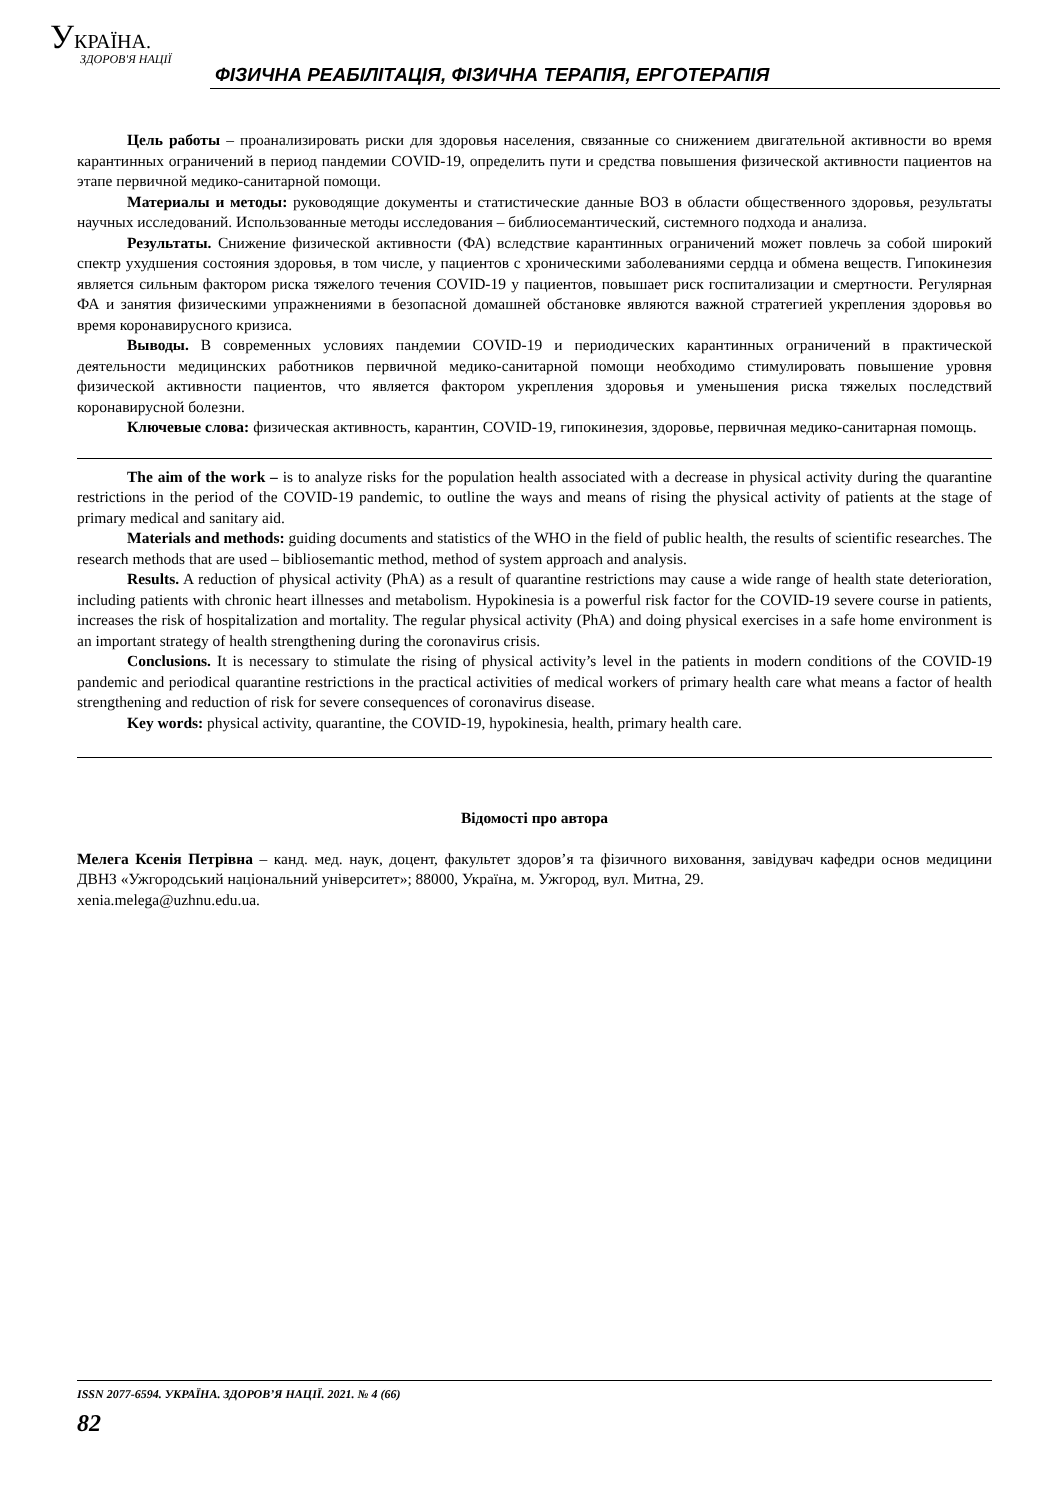УКРАЇНА.
ЗДОРОВ'Я НАЦІЇ
ФІЗИЧНА РЕАБІЛІТАЦІЯ, ФІЗИЧНА ТЕРАПІЯ, ЕРГОТЕРАПІЯ
Цель работы – проанализировать риски для здоровья населения, связанные со снижением двигательной активности во время карантинных ограничений в период пандемии COVID-19, определить пути и средства повышения физической активности пациентов на этапе первичной медико-санитарной помощи.
Материалы и методы: руководящие документы и статистические данные ВОЗ в области общественного здоровья, результаты научных исследований. Использованные методы исследования – библиосемантический, системного подхода и анализа.
Результаты. Снижение физической активности (ФА) вследствие карантинных ограничений может повлечь за собой широкий спектр ухудшения состояния здоровья, в том числе, у пациентов с хроническими заболеваниями сердца и обмена веществ. Гипокинезия является сильным фактором риска тяжелого течения COVID-19 у пациентов, повышает риск госпитализации и смертности. Регулярная ФА и занятия физическими упражнениями в безопасной домашней обстановке являются важной стратегией укрепления здоровья во время коронавирусного кризиса.
Выводы. В современных условиях пандемии COVID-19 и периодических карантинных ограничений в практической деятельности медицинских работников первичной медико-санитарной помощи необходимо стимулировать повышение уровня физической активности пациентов, что является фактором укрепления здоровья и уменьшения риска тяжелых последствий коронавирусной болезни.
Ключевые слова: физическая активность, карантин, COVID-19, гипокинезия, здоровье, первичная медико-санитарная помощь.
The aim of the work – is to analyze risks for the population health associated with a decrease in physical activity during the quarantine restrictions in the period of the COVID-19 pandemic, to outline the ways and means of rising the physical activity of patients at the stage of primary medical and sanitary aid.
Materials and methods: guiding documents and statistics of the WHO in the field of public health, the results of scientific researches. The research methods that are used – bibliosemantic method, method of system approach and analysis.
Results. A reduction of physical activity (PhA) as a result of quarantine restrictions may cause a wide range of health state deterioration, including patients with chronic heart illnesses and metabolism. Hypokinesia is a powerful risk factor for the COVID-19 severe course in patients, increases the risk of hospitalization and mortality. The regular physical activity (PhA) and doing physical exercises in a safe home environment is an important strategy of health strengthening during the coronavirus crisis.
Conclusions. It is necessary to stimulate the rising of physical activity’s level in the patients in modern conditions of the COVID-19 pandemic and periodical quarantine restrictions in the practical activities of medical workers of primary health care what means a factor of health strengthening and reduction of risk for severe consequences of coronavirus disease.
Key words: physical activity, quarantine, the COVID-19, hypokinesia, health, primary health care.
Відомості про автора
Мелега Ксенія Петрівна – канд. мед. наук, доцент, факультет здоров’я та фізичного виховання, завідувач кафедри основ медицини ДВНЗ «Ужгородський національний університет»; 88000, Україна, м. Ужгород, вул. Митна, 29.
xenia.melega@uzhnu.edu.ua.
ISSN 2077-6594. УКРАЇНА. ЗДОРОВ’Я НАЦІЇ. 2021. № 4 (66)
82